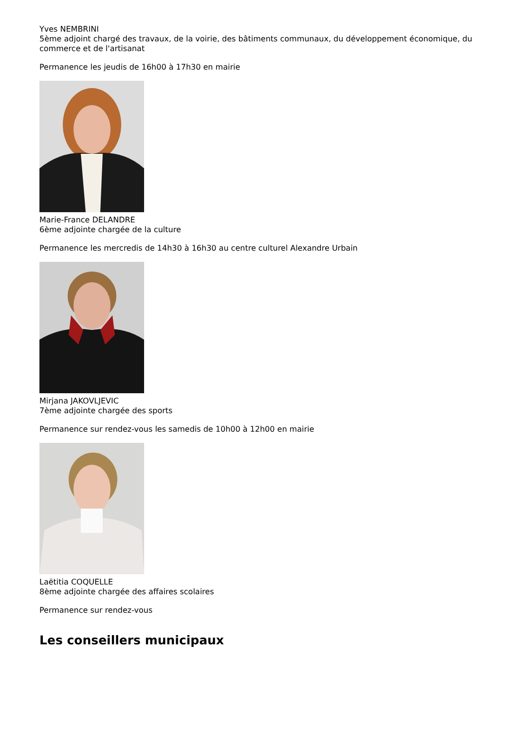Yves NEMBRINI
5ème adjoint chargé des travaux, de la voirie, des bâtiments communaux, du développement économique, du commerce et de l'artisanat
Permanence les jeudis de 16h00 à 17h30 en mairie
Marie-France DELANDRE
6ème adjointe chargée de la culture
Permanence les mercredis de 14h30 à 16h30 au centre culturel Alexandre Urbain
Mirjana JAKOVLJEVIC
7ème adjointe chargée des sports
Permanence sur rendez-vous les samedis de 10h00 à 12h00 en mairie
Laëtitia COQUELLE
8ème adjointe chargée des affaires scolaires
Permanence sur rendez-vous
Les conseillers municipaux